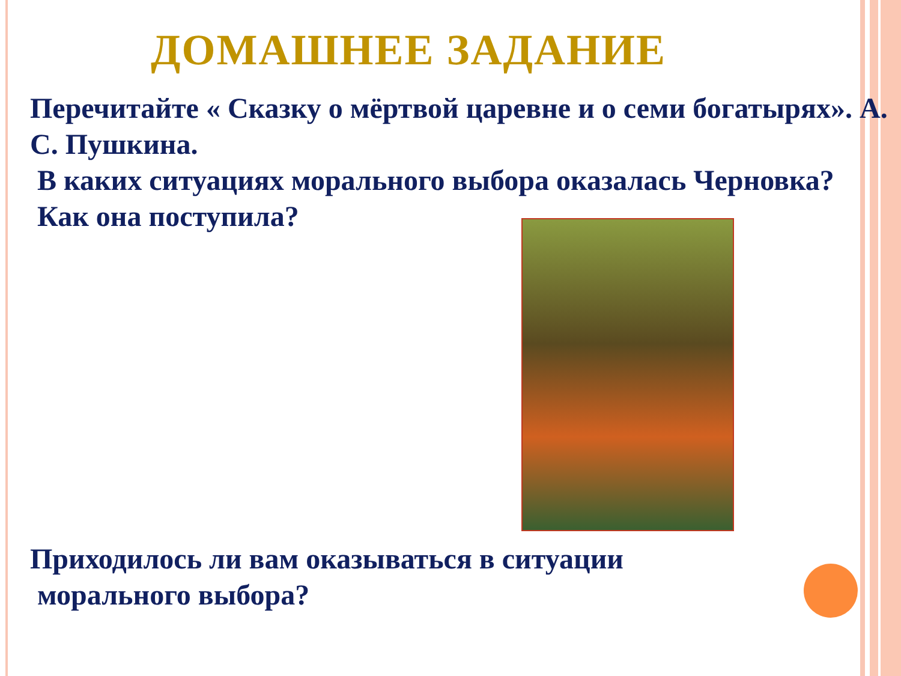ДОМАШНЕЕ ЗАДАНИЕ
Перечитайте « Сказку о мёртвой царевне и о семи богатырях». А. С. Пушкина.
В каких ситуациях морального выбора оказалась Черновка?
Как она поступила?
Приходилось ли вам оказываться в ситуации
морального выбора?